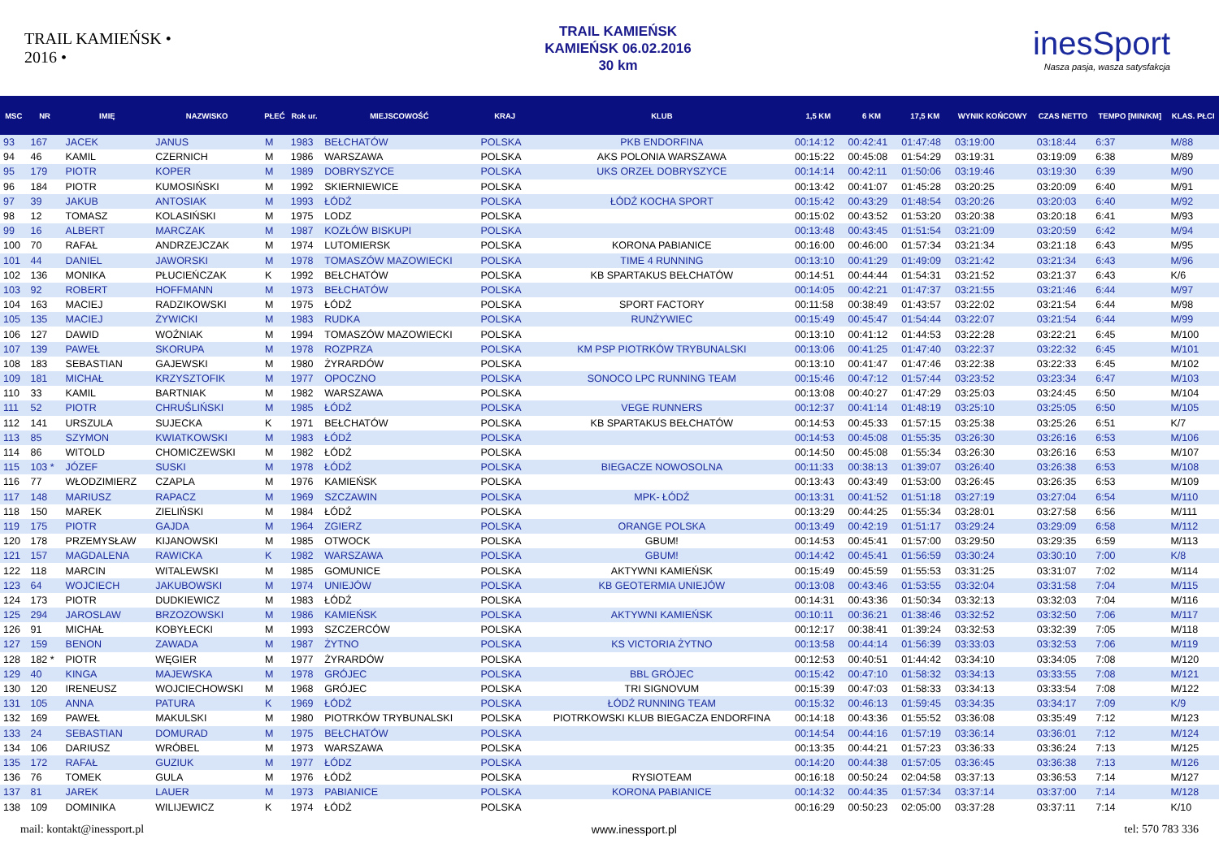TRAIL KAMIEŃSK • 2016 •
TRAIL KAMIEŃSK
KAMIEŃSK 06.02.2016
30 km
inesSport
Nasza pasja, wasza satysfakcja
| MSC | NR | IMIĘ | NAZWISKO | PŁEĆ | Rok ur. | MIEJSCOWOŚĆ | KRAJ | KLUB | 1,5 KM | 6 KM | 17,5 KM | WYNIK KOŃCOWY | CZAS NETTO | TEMPO [MIN/KM] | KLAS. PŁCI |
| --- | --- | --- | --- | --- | --- | --- | --- | --- | --- | --- | --- | --- | --- | --- | --- |
| 93 | 167 | JACEK | JANUS | M | 1983 | BEŁCHATÓW | POLSKA | PKB ENDORFINA | 00:14:12 | 00:42:41 | 01:47:48 | 03:19:00 | 03:18:44 | 6:37 | M/88 |
| 94 | 46 | KAMIL | CZERNICH | M | 1986 | WARSZAWA | POLSKA | AKS POLONIA WARSZAWA | 00:15:22 | 00:45:08 | 01:54:29 | 03:19:31 | 03:19:09 | 6:38 | M/89 |
| 95 | 179 | PIOTR | KOPER | M | 1989 | DOBRYSZYCE | POLSKA | UKS ORZEŁ DOBRYSZYCE | 00:14:14 | 00:42:11 | 01:50:06 | 03:19:46 | 03:19:30 | 6:39 | M/90 |
| 96 | 184 | PIOTR | KUMOSIŃSKI | M | 1992 | SKIERNIEWICE | POLSKA | | 00:13:42 | 00:41:07 | 01:45:28 | 03:20:25 | 03:20:09 | 6:40 | M/91 |
| 97 | 39 | JAKUB | ANTOSIAK | M | 1993 | ŁÓDŹ | POLSKA | ŁÓDŹ KOCHA SPORT | 00:15:42 | 00:43:29 | 01:48:54 | 03:20:26 | 03:20:03 | 6:40 | M/92 |
| 98 | 12 | TOMASZ | KOLASIŃSKI | M | 1975 | LODZ | POLSKA | | 00:15:02 | 00:43:52 | 01:53:20 | 03:20:38 | 03:20:18 | 6:41 | M/93 |
| 99 | 16 | ALBERT | MARCZAK | M | 1987 | KOZŁÓW BISKUPI | POLSKA | | 00:13:48 | 00:43:45 | 01:51:54 | 03:21:09 | 03:20:59 | 6:42 | M/94 |
| 100 | 70 | RAFAŁ | ANDRZEJCZAK | M | 1974 | LUTOMIERSK | POLSKA | KORONA PABIANICE | 00:16:00 | 00:46:00 | 01:57:34 | 03:21:34 | 03:21:18 | 6:43 | M/95 |
| 101 | 44 | DANIEL | JAWORSKI | M | 1978 | TOMASZÓW MAZOWIECKI | POLSKA | TIME 4 RUNNING | 00:13:10 | 00:41:29 | 01:49:09 | 03:21:42 | 03:21:34 | 6:43 | M/96 |
| 102 | 136 | MONIKA | PŁUCIEŃCZAK | K | 1992 | BEŁCHATÓW | POLSKA | KB SPARTAKUS BEŁCHATÓW | 00:14:51 | 00:44:44 | 01:54:31 | 03:21:52 | 03:21:37 | 6:43 | K/6 |
| 103 | 92 | ROBERT | HOFFMANN | M | 1973 | BEŁCHATÓW | POLSKA | | 00:14:05 | 00:42:21 | 01:47:37 | 03:21:55 | 03:21:46 | 6:44 | M/97 |
| 104 | 163 | MACIEJ | RADZIKOWSKI | M | 1975 | ŁÓDŹ | POLSKA | SPORT FACTORY | 00:11:58 | 00:38:49 | 01:43:57 | 03:22:02 | 03:21:54 | 6:44 | M/98 |
| 105 | 135 | MACIEJ | ŻYWICKI | M | 1983 | RUDKA | POLSKA | RUNŻYWIEC | 00:15:49 | 00:45:47 | 01:54:44 | 03:22:07 | 03:21:54 | 6:44 | M/99 |
| 106 | 127 | DAWID | WOŹNIAK | M | 1994 | TOMASZÓW MAZOWIECKI | POLSKA | | 00:13:10 | 00:41:12 | 01:44:53 | 03:22:28 | 03:22:21 | 6:45 | M/100 |
| 107 | 139 | PAWEŁ | SKORUPA | M | 1978 | ROZPRZA | POLSKA | KM PSP PIOTRKÓW TRYBUNALSKI | 00:13:06 | 00:41:25 | 01:47:40 | 03:22:37 | 03:22:32 | 6:45 | M/101 |
| 108 | 183 | SEBASTIAN | GAJEWSKI | M | 1980 | ŻYRARDÓW | POLSKA | | 00:13:10 | 00:41:47 | 01:47:46 | 03:22:38 | 03:22:33 | 6:45 | M/102 |
| 109 | 181 | MICHAŁ | KRZYSZTOFIK | M | 1977 | OPOCZNO | POLSKA | SONOCO LPC RUNNING TEAM | 00:15:46 | 00:47:12 | 01:57:44 | 03:23:52 | 03:23:34 | 6:47 | M/103 |
| 110 | 33 | KAMIL | BARTNIAK | M | 1982 | WARSZAWA | POLSKA | | 00:13:08 | 00:40:27 | 01:47:29 | 03:25:03 | 03:24:45 | 6:50 | M/104 |
| 111 | 52 | PIOTR | CHRUŚLIŃSKI | M | 1985 | ŁÓDŹ | POLSKA | VEGE RUNNERS | 00:12:37 | 00:41:14 | 01:48:19 | 03:25:10 | 03:25:05 | 6:50 | M/105 |
| 112 | 141 | URSZULA | SUJECKA | K | 1971 | BEŁCHATÓW | POLSKA | KB SPARTAKUS BEŁCHATÓW | 00:14:53 | 00:45:33 | 01:57:15 | 03:25:38 | 03:25:26 | 6:51 | K/7 |
| 113 | 85 | SZYMON | KWIATKOWSKI | M | 1983 | ŁÓDŹ | POLSKA | | 00:14:53 | 00:45:08 | 01:55:35 | 03:26:30 | 03:26:16 | 6:53 | M/106 |
| 114 | 86 | WITOLD | CHOMICZEWSKI | M | 1982 | ŁÓDŹ | POLSKA | | 00:14:50 | 00:45:08 | 01:55:34 | 03:26:30 | 03:26:16 | 6:53 | M/107 |
| 115 | 103 * | JÓZEF | SUSKI | M | 1978 | ŁÓDŹ | POLSKA | BIEGACZE NOWOSOLNA | 00:11:33 | 00:38:13 | 01:39:07 | 03:26:40 | 03:26:38 | 6:53 | M/108 |
| 116 | 77 | WŁODZIMIERZ | CZAPLA | M | 1976 | KAMIEŃSK | POLSKA | | 00:13:43 | 00:43:49 | 01:53:00 | 03:26:45 | 03:26:35 | 6:53 | M/109 |
| 117 | 148 | MARIUSZ | RAPACZ | M | 1969 | SZCZAWIN | POLSKA | MPK- ŁÓDŹ | 00:13:31 | 00:41:52 | 01:51:18 | 03:27:19 | 03:27:04 | 6:54 | M/110 |
| 118 | 150 | MAREK | ZIELIŃSKI | M | 1984 | ŁÓDŹ | POLSKA | | 00:13:29 | 00:44:25 | 01:55:34 | 03:28:01 | 03:27:58 | 6:56 | M/111 |
| 119 | 175 | PIOTR | GAJDA | M | 1964 | ZGIERZ | POLSKA | ORANGE POLSKA | 00:13:49 | 00:42:19 | 01:51:17 | 03:29:24 | 03:29:09 | 6:58 | M/112 |
| 120 | 178 | PRZEMYSŁAW | KIJANOWSKI | M | 1985 | OTWOCK | POLSKA | GBUM! | 00:14:53 | 00:45:41 | 01:57:00 | 03:29:50 | 03:29:35 | 6:59 | M/113 |
| 121 | 157 | MAGDALENA | RAWICKA | K | 1982 | WARSZAWA | POLSKA | GBUM! | 00:14:42 | 00:45:41 | 01:56:59 | 03:30:24 | 03:30:10 | 7:00 | K/8 |
| 122 | 118 | MARCIN | WITALEWSKI | M | 1985 | GOMUNICE | POLSKA | AKTYWNI KAMIEŃSK | 00:15:49 | 00:45:59 | 01:55:53 | 03:31:25 | 03:31:07 | 7:02 | M/114 |
| 123 | 64 | WOJCIECH | JAKUBOWSKI | M | 1974 | UNIEJÓW | POLSKA | KB GEOTERMIA UNIEJÓW | 00:13:08 | 00:43:46 | 01:53:55 | 03:32:04 | 03:31:58 | 7:04 | M/115 |
| 124 | 173 | PIOTR | DUDKIEWICZ | M | 1983 | ŁÓDŹ | POLSKA | | 00:14:31 | 00:43:36 | 01:50:34 | 03:32:13 | 03:32:03 | 7:04 | M/116 |
| 125 | 294 | JAROSLAW | BRZOZOWSKI | M | 1986 | KAMIEŃSK | POLSKA | AKTYWNI KAMIEŃSK | 00:10:11 | 00:36:21 | 01:38:46 | 03:32:52 | 03:32:50 | 7:06 | M/117 |
| 126 | 91 | MICHAŁ | KOBYŁECKI | M | 1993 | SZCZERCÓW | POLSKA | | 00:12:17 | 00:38:41 | 01:39:24 | 03:32:53 | 03:32:39 | 7:05 | M/118 |
| 127 | 159 | BENON | ZAWADA | M | 1987 | ŻYTNO | POLSKA | KS VICTORIA ŻYTNO | 00:13:58 | 00:44:14 | 01:56:39 | 03:33:03 | 03:32:53 | 7:06 | M/119 |
| 128 | 182 * | PIOTR | WĘGIER | M | 1977 | ŻYRARDÓW | POLSKA | | 00:12:53 | 00:40:51 | 01:44:42 | 03:34:10 | 03:34:05 | 7:08 | M/120 |
| 129 | 40 | KINGA | MAJEWSKA | M | 1978 | GRÓJEC | POLSKA | BBL GRÓJEC | 00:15:42 | 00:47:10 | 01:58:32 | 03:34:13 | 03:33:55 | 7:08 | M/121 |
| 130 | 120 | IRENEUSZ | WOJCIECHOWSKI | M | 1968 | GRÓJEC | POLSKA | TRI SIGNOVUM | 00:15:39 | 00:47:03 | 01:58:33 | 03:34:13 | 03:33:54 | 7:08 | M/122 |
| 131 | 105 | ANNA | PATURA | K | 1969 | ŁÓDŹ | POLSKA | ŁÓDŹ RUNNING TEAM | 00:15:32 | 00:46:13 | 01:59:45 | 03:34:35 | 03:34:17 | 7:09 | K/9 |
| 132 | 169 | PAWEŁ | MAKULSKI | M | 1980 | PIOTRKÓW TRYBUNALSKI | POLSKA | PIOTRKOWSKI KLUB BIEGACZA ENDORFINA | 00:14:18 | 00:43:36 | 01:55:52 | 03:36:08 | 03:35:49 | 7:12 | M/123 |
| 133 | 24 | SEBASTIAN | DOMURAD | M | 1975 | BEŁCHATÓW | POLSKA | | 00:14:54 | 00:44:16 | 01:57:19 | 03:36:14 | 03:36:01 | 7:12 | M/124 |
| 134 | 106 | DARIUSZ | WRÓBEL | M | 1973 | WARSZAWA | POLSKA | | 00:13:35 | 00:44:21 | 01:57:23 | 03:36:33 | 03:36:24 | 7:13 | M/125 |
| 135 | 172 | RAFAŁ | GUZIUK | M | 1977 | ŁÓDZ | POLSKA | | 00:14:20 | 00:44:38 | 01:57:05 | 03:36:45 | 03:36:38 | 7:13 | M/126 |
| 136 | 76 | TOMEK | GULA | M | 1976 | ŁÓDŹ | POLSKA | RYSIOTEAM | 00:16:18 | 00:50:24 | 02:04:58 | 03:37:13 | 03:36:53 | 7:14 | M/127 |
| 137 | 81 | JAREK | LAUER | M | 1973 | PABIANICE | POLSKA | KORONA PABIANICE | 00:14:32 | 00:44:35 | 01:57:34 | 03:37:14 | 03:37:00 | 7:14 | M/128 |
| 138 | 109 | DOMINIKA | WILIJEWICZ | K | 1974 | ŁÓDŹ | POLSKA | | 00:16:29 | 00:50:23 | 02:05:00 | 03:37:28 | 03:37:11 | 7:14 | K/10 |
mail: kontakt@inessport.pl www.inessport.pl tel: 570 783 336